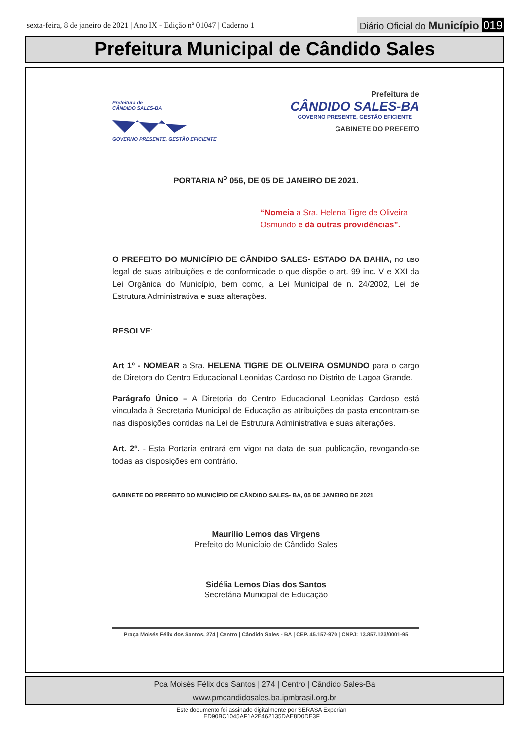sexta-feira, 8 de janeiro de 2021 | Ano IX - Edição nº 01047 | Caderno 1
Diário Oficial do Município 019
Prefeitura Municipal de Cândido Sales
Prefeitura de
CÂNDIDO SALES-BA
GOVERNO PRESENTE, GESTÃO EFICIENTE
Prefeitura de
CÂNDIDO SALES-BA
GOVERNO PRESENTE, GESTÃO EFICIENTE
GABINETE DO PREFEITO
PORTARIA N<sup>o</sup> 056, DE 05 DE JANEIRO DE 2021.
“Nomeia a Sra. Helena Tigre de Oliveira Osmundo e dá outras providências”.
O PREFEITO DO MUNICÍPIO DE CÂNDIDO SALES- ESTADO DA BAHIA, no uso legal de suas atribuições e de conformidade o que dispõe o art. 99 inc. V e XXI da Lei Orgânica do Município, bem como, a Lei Municipal de n. 24/2002, Lei de Estrutura Administrativa e suas alterações.
RESOLVE:
Art 1º - NOMEAR a Sra. HELENA TIGRE DE OLIVEIRA OSMUNDO para o cargo de Diretora do Centro Educacional Leonidas Cardoso no Distrito de Lagoa Grande.
Parágrafo Único – A Diretoria do Centro Educacional Leonidas Cardoso está vinculada à Secretaria Municipal de Educação as atribuições da pasta encontram-se nas disposições contidas na Lei de Estrutura Administrativa e suas alterações.
Art. 2º. - Esta Portaria entrará em vigor na data de sua publicação, revogando-se todas as disposições em contrário.
GABINETE DO PREFEITO DO MUNICÍPIO DE CÂNDIDO SALES- BA, 05 DE JANEIRO DE 2021.
Maurílio Lemos das Virgens
Prefeito do Município de Cândido Sales
Sidélia Lemos Dias dos Santos
Secretária Municipal de Educação
Praça Moisés Félix dos Santos, 274 | Centro | Cândido Sales - BA | CEP. 45.157-970 | CNPJ: 13.857.123/0001-95
Pca Moisés Félix dos Santos | 274 | Centro | Cândido Sales-Ba
www.pmcandidosales.ba.ipmbrasil.org.br
Este documento foi assinado digitalmente por SERASA Experian
ED90BC1045AF1A2E462135DAE8D0DE3F